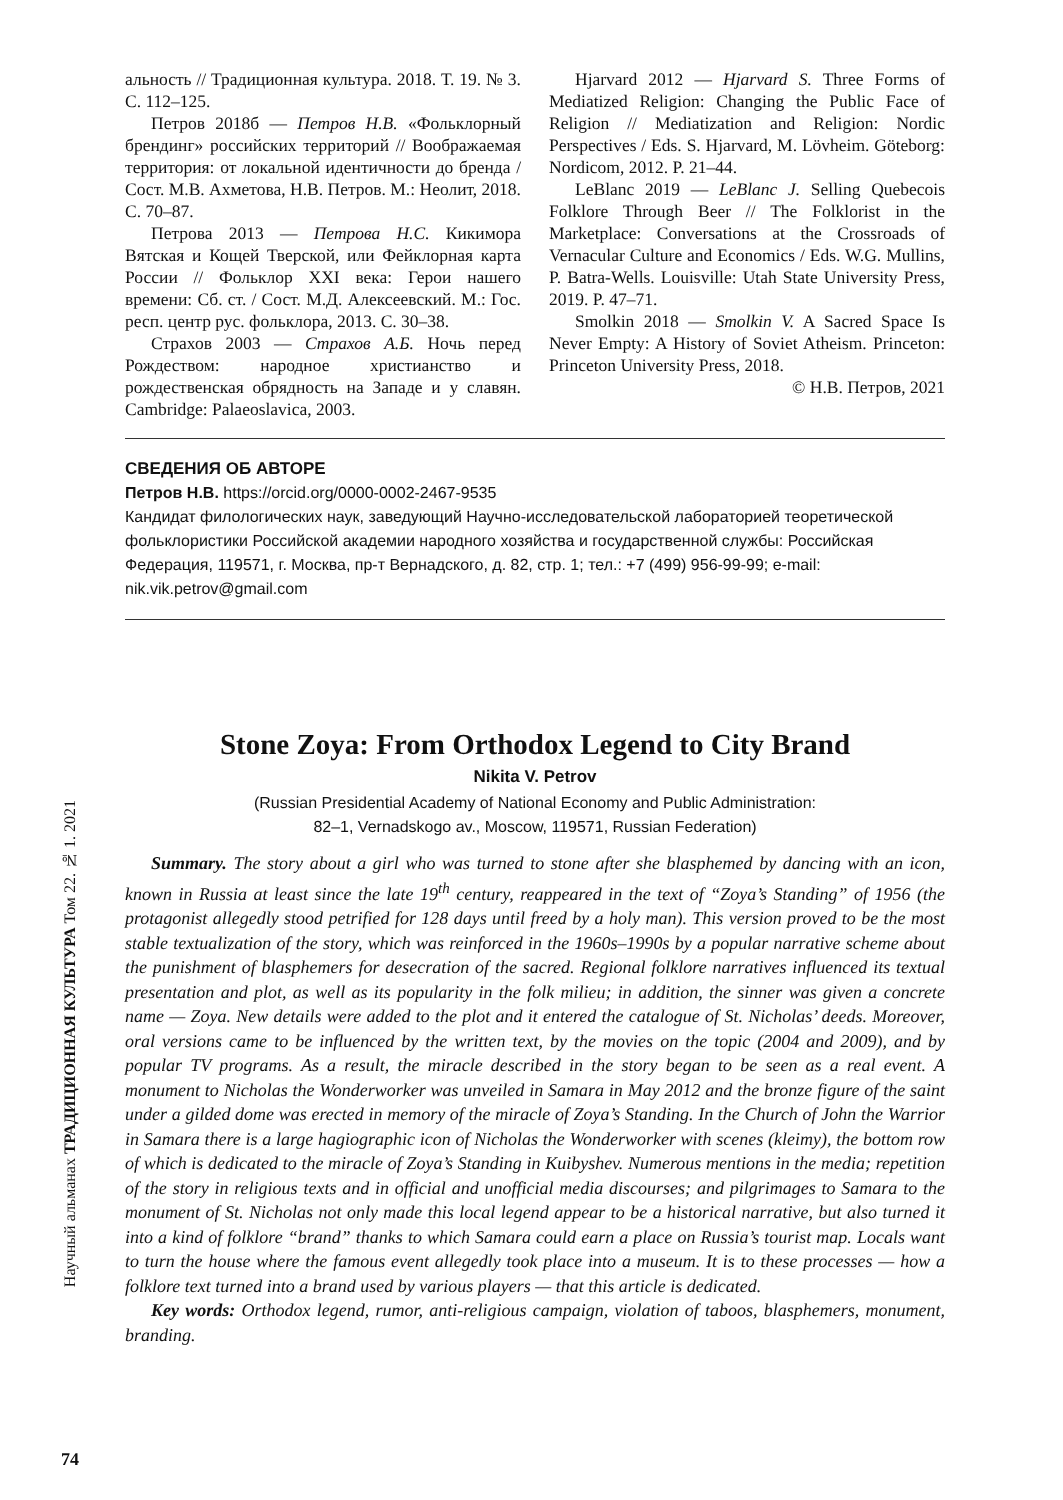альность // Традиционная культура. 2018. Т. 19. № 3. С. 112–125.
Петров 2018б — Петров Н.В. «Фольклорный брендинг» российских территорий // Воображаемая территория: от локальной идентичности до бренда / Сост. М.В. Ахметова, Н.В. Петров. М.: Неолит, 2018. С. 70–87.
Петрова 2013 — Петрова Н.С. Кикимора Вятская и Кощей Тверской, или Фейклорная карта России // Фольклор XXI века: Герои нашего времени: Сб. ст. / Сост. М.Д. Алексеевский. М.: Гос. респ. центр рус. фольклора, 2013. С. 30–38.
Страхов 2003 — Страхов А.Б. Ночь перед Рождеством: народное христианство и рождественская обрядность на Западе и у славян. Cambridge: Palaeoslavica, 2003.
Hjarvard 2012 — Hjarvard S. Three Forms of Mediatized Religion: Changing the Public Face of Religion // Mediatization and Religion: Nordic Perspectives / Eds. S. Hjarvard, M. Lövheim. Göteborg: Nordicom, 2012. P. 21–44.
LeBlanc 2019 — LeBlanc J. Selling Quebecois Folklore Through Beer // The Folklorist in the Marketplace: Conversations at the Crossroads of Vernacular Culture and Economics / Eds. W.G. Mullins, P. Batra-Wells. Louisville: Utah State University Press, 2019. P. 47–71.
Smolkin 2018 — Smolkin V. A Sacred Space Is Never Empty: A History of Soviet Atheism. Princeton: Princeton University Press, 2018.
© Н.В. Петров, 2021
СВЕДЕНИЯ ОБ АВТОРЕ
Петров Н.В. https://orcid.org/0000-0002-2467-9535
Кандидат филологических наук, заведующий Научно-исследовательской лабораторией теоретической фольклористики Российской академии народного хозяйства и государственной службы: Российская Федерация, 119571, г. Москва, пр-т Вернадского, д. 82, стр. 1; тел.: +7 (499) 956-99-99; e-mail: nik.vik.petrov@gmail.com
Stone Zoya: From Orthodox Legend to City Brand
Nikita V. Petrov
(Russian Presidential Academy of National Economy and Public Administration:
82–1, Vernadskogo av., Moscow, 119571, Russian Federation)
Summary. The story about a girl who was turned to stone after she blasphemed by dancing with an icon, known in Russia at least since the late 19<sup>th</sup> century, reappeared in the text of “Zoya’s Standing” of 1956 (the protagonist allegedly stood petrified for 128 days until freed by a holy man). This version proved to be the most stable textualization of the story, which was reinforced in the 1960s–1990s by a popular narrative scheme about the punishment of blasphemers for desecration of the sacred. Regional folklore narratives influenced its textual presentation and plot, as well as its popularity in the folk milieu; in addition, the sinner was given a concrete name — Zoya. New details were added to the plot and it entered the catalogue of St. Nicholas’ deeds. Moreover, oral versions came to be influenced by the written text, by the movies on the topic (2004 and 2009), and by popular TV programs. As a result, the miracle described in the story began to be seen as a real event. A monument to Nicholas the Wonderworker was unveiled in Samara in May 2012 and the bronze figure of the saint under a gilded dome was erected in memory of the miracle of Zoya’s Standing. In the Church of John the Warrior in Samara there is a large hagiographic icon of Nicholas the Wonderworker with scenes (kleimy), the bottom row of which is dedicated to the miracle of Zoya’s Standing in Kuibyshev. Numerous mentions in the media; repetition of the story in religious texts and in official and unofficial media discourses; and pilgrimages to Samara to the monument of St. Nicholas not only made this local legend appear to be a historical narrative, but also turned it into a kind of folklore “brand” thanks to which Samara could earn a place on Russia’s tourist map. Locals want to turn the house where the famous event allegedly took place into a museum. It is to these processes — how a folklore text turned into a brand used by various players — that this article is dedicated.
Key words: Orthodox legend, rumor, anti-religious campaign, violation of taboos, blasphemers, monument, branding.
Научный альманах ТРАДИЦИОННАЯ КУЛЬТУРА Том 22. № 1. 2021
74